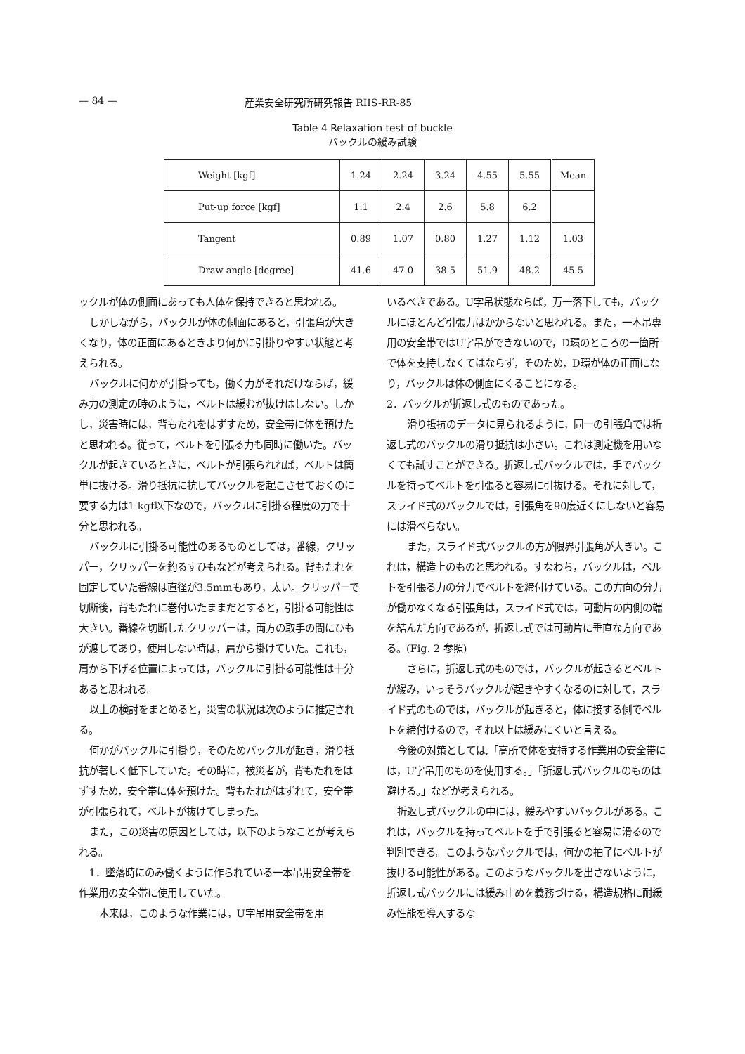— 84 — 産業安全研究所研究報告 RIIS-RR-85
Table 4 Relaxation test of buckle
バックルの緩み試験
| Weight [kgf] | 1.24 | 2.24 | 3.24 | 4.55 | 5.55 | Mean |
| Put-up force [kgf] | 1.1 | 2.4 | 2.6 | 5.8 | 6.2 | |
| Tangent | 0.89 | 1.07 | 0.80 | 1.27 | 1.12 | 1.03 |
| Draw angle [degree] | 41.6 | 47.0 | 38.5 | 51.9 | 48.2 | 45.5 |
ックルが体の側面にあっても人体を保持できると思われる。
しかしながら，バックルが体の側面にあると，引張角が大きくなり，体の正面にあるときより何かに引掛りやすい状態と考えられる。
バックルに何かが引掛っても，働く力がそれだけならば，緩み力の測定の時のように，ベルトは緩むが抜けはしない。しかし，災害時には，背もたれをはずすため，安全帯に体を預けたと思われる。従って，ベルトを引張る力も同時に働いた。バックルが起きているときに，ベルトが引張られれば，ベルトは簡単に抜ける。滑り抵抗に抗してバックルを起こさせておくのに要する力は1 kgf以下なので，バックルに引掛る程度の力で十分と思われる。
バックルに引掛る可能性のあるものとしては，番線，クリッパー，クリッパーを釣るすひもなどが考えられる。背もたれを固定していた番線は直径が3.5mmもあり，太い。クリッパーで切断後，背もたれに巻付いたままだとすると，引掛る可能性は大きい。番線を切断したクリッパーは，両方の取手の間にひもが渡してあり，使用しない時は，肩から掛けていた。これも，肩から下げる位置によっては，バックルに引掛る可能性は十分あると思われる。
以上の検討をまとめると，災害の状況は次のように推定される。
何かがバックルに引掛り，そのためバックルが起き，滑り抵抗が著しく低下していた。その時に，被災者が，背もたれをはずすため，安全帯に体を預けた。背もたれがはずれて，安全帯が引張られて，ベルトが抜けてしまった。
また，この災害の原因としては，以下のようなことが考えられる。
1．墜落時にのみ働くように作られている一本吊用安全帯を作業用の安全帯に使用していた。
　本来は，このような作業には，U字吊用安全帯を用
いるべきである。U字吊状態ならば，万一落下しても，バックルにほとんど引張力はかからないと思われる。また，一本吊専用の安全帯ではU字吊ができないので，D環のところの一箇所で体を支持しなくてはならず，そのため，D環が体の正面になり，バックルは体の側面にくることになる。
2．バックルが折返し式のものであった。
　滑り抵抗のデータに見られるように，同一の引張角では折返し式のバックルの滑り抵抗は小さい。これは測定機を用いなくても試すことができる。折返し式バックルでは，手でバックルを持ってベルトを引張ると容易に引抜ける。それに対して，スライド式のバックルでは，引張角を90度近くにしないと容易には滑べらない。
　また，スライド式バックルの方が限界引張角が大きい。これは，構造上のものと思われる。すなわち，バックルは，ベルトを引張る力の分力でベルトを締付けている。この方向の分力が働かなくなる引張角は，スライド式では，可動片の内側の端を結んだ方向であるが，折返し式では可動片に垂直な方向である。(Fig. 2 参照)
　さらに，折返し式のものでは，バックルが起きるとベルトが緩み，いっそうバックルが起きやすくなるのに対して，スライド式のものでは，バックルが起きると，体に接する側でベルトを締付けるので，それ以上は緩みにくいと言える。
今後の対策としては,「高所で体を支持する作業用の安全帯には，U字吊用のものを使用する。」「折返し式バックルのものは避ける。」などが考えられる。
折返し式バックルの中には，緩みやすいバックルがある。これは，バックルを持ってベルトを手で引張ると容易に滑るので判別できる。このようなバックルでは，何かの拍子にベルトが抜ける可能性がある。このようなバックルを出さないように，折返し式バックルには緩み止めを義務づける，構造規格に耐緩み性能を導入するな